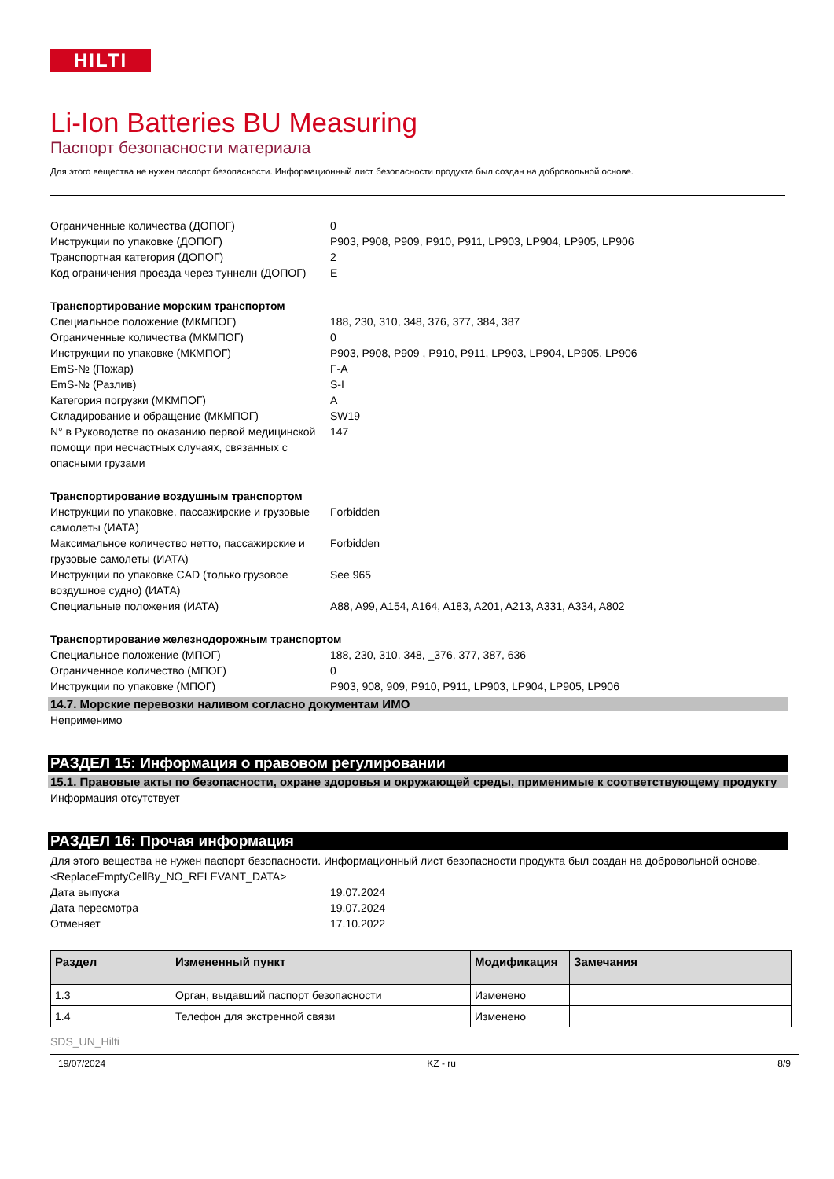HILTI
Li-Ion Batteries BU Measuring
Паспорт безопасности материала
Для этого вещества не нужен паспорт безопасности. Информационный лист безопасности продукта был создан на добровольной основе.
Ограниченные количества (ДОПОГ) 0
Инструкции по упаковке (ДОПОГ) P903, P908, P909, P910, P911, LP903, LP904, LP905, LP906
Транспортная категория (ДОПОГ) 2
Код ограничения проезда через туннелн (ДОПОГ)
E
Транспортирование морским транспортом
Специальное положение (МКМПОГ) 188, 230, 310, 348, 376, 377, 384, 387
Ограниченные количества (МКМПОГ) 0
Инструкции по упаковке (МКМПОГ) P903, P908, P909 , P910, P911, LP903, LP904, LP905, LP906
EmS-№ (Пожар) F-A
EmS-№ (Разлив) S-I
Категория погрузки (МКМПОГ) A
Складирование и обращение (МКМПОГ) SW19
N° в Руководстве по оказанию первой медицинской помощи при несчастных случаях, связанных с опасными грузами
147
Транспортирование воздушным транспортом
Инструкции по упаковке, пассажирские и грузовые самолеты (ИАТА)
Forbidden
Максимальное количество нетто, пассажирские и грузовые самолеты (ИАТА)
Forbidden
Инструкции по упаковке CAD (только грузовое воздушное судно) (ИАТА)
See 965
Специальные положения (ИАТА) A88, A99, A154, A164, A183, A201, A213, A331, A334, A802
Транспортирование железнодорожным транспортом
Специальное положение (МПОГ) 188, 230, 310, 348, _376, 377, 387, 636
Ограниченное количество (МПОГ) 0
Инструкции по упаковке (МПОГ) P903, 908, 909, P910, P911, LP903, LP904, LP905, LP906
14.7. Морские перевозки наливом согласно документам ИМО
Неприменимо
РАЗДЕЛ 15: Информация о правовом регулировании
15.1. Правовые акты по безопасности, охране здоровья и окружающей среды, применимые к соответствующему продукту
Информация отсутствует
РАЗДЕЛ 16: Прочая информация
Для этого вещества не нужен паспорт безопасности. Информационный лист безопасности продукта был создан на добровольной основе.<ReplaceEmptyCellBy_NO_RELEVANT_DATA>
Дата выпуска 19.07.2024
Дата пересмотра 19.07.2024
Отменяет 17.10.2022
| Раздел | Измененный пункт | Модификация | Замечания |
| --- | --- | --- | --- |
| 1.3 | Орган, выдавший паспорт безопасности | Изменено | |
| 1.4 | Телефон для экстренной связи | Изменено | |
SDS_UN_Hilti
19/07/2024 KZ - ru 8/9